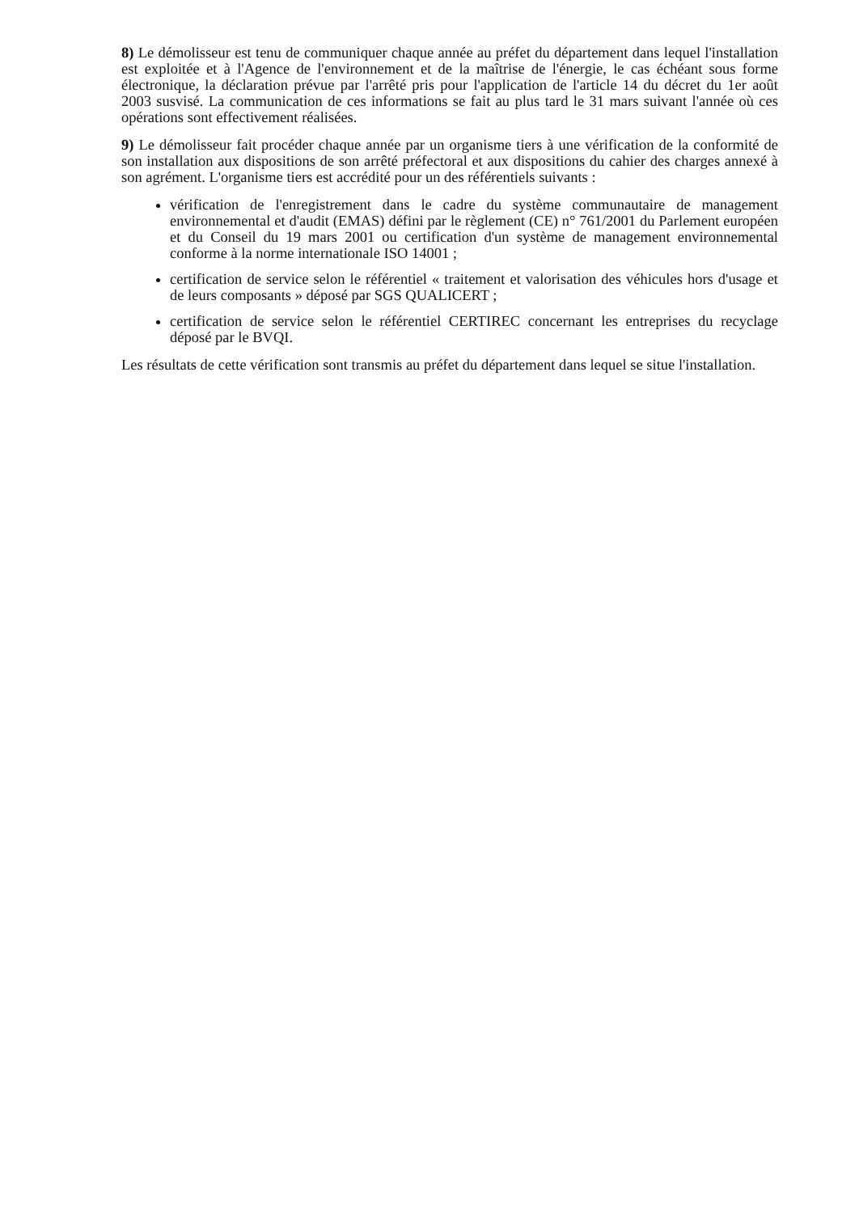8) Le démolisseur est tenu de communiquer chaque année au préfet du département dans lequel l'installation est exploitée et à l'Agence de l'environnement et de la maîtrise de l'énergie, le cas échéant sous forme électronique, la déclaration prévue par l'arrêté pris pour l'application de l'article 14 du décret du 1er août 2003 susvisé. La communication de ces informations se fait au plus tard le 31 mars suivant l'année où ces opérations sont effectivement réalisées.
9) Le démolisseur fait procéder chaque année par un organisme tiers à une vérification de la conformité de son installation aux dispositions de son arrêté préfectoral et aux dispositions du cahier des charges annexé à son agrément. L'organisme tiers est accrédité pour un des référentiels suivants :
vérification de l'enregistrement dans le cadre du système communautaire de management environnemental et d'audit (EMAS) défini par le règlement (CE) n° 761/2001 du Parlement européen et du Conseil du 19 mars 2001 ou certification d'un système de management environnemental conforme à la norme internationale ISO 14001 ;
certification de service selon le référentiel « traitement et valorisation des véhicules hors d'usage et de leurs composants » déposé par SGS QUALICERT ;
certification de service selon le référentiel CERTIREC concernant les entreprises du recyclage déposé par le BVQI.
Les résultats de cette vérification sont transmis au préfet du département dans lequel se situe l'installation.